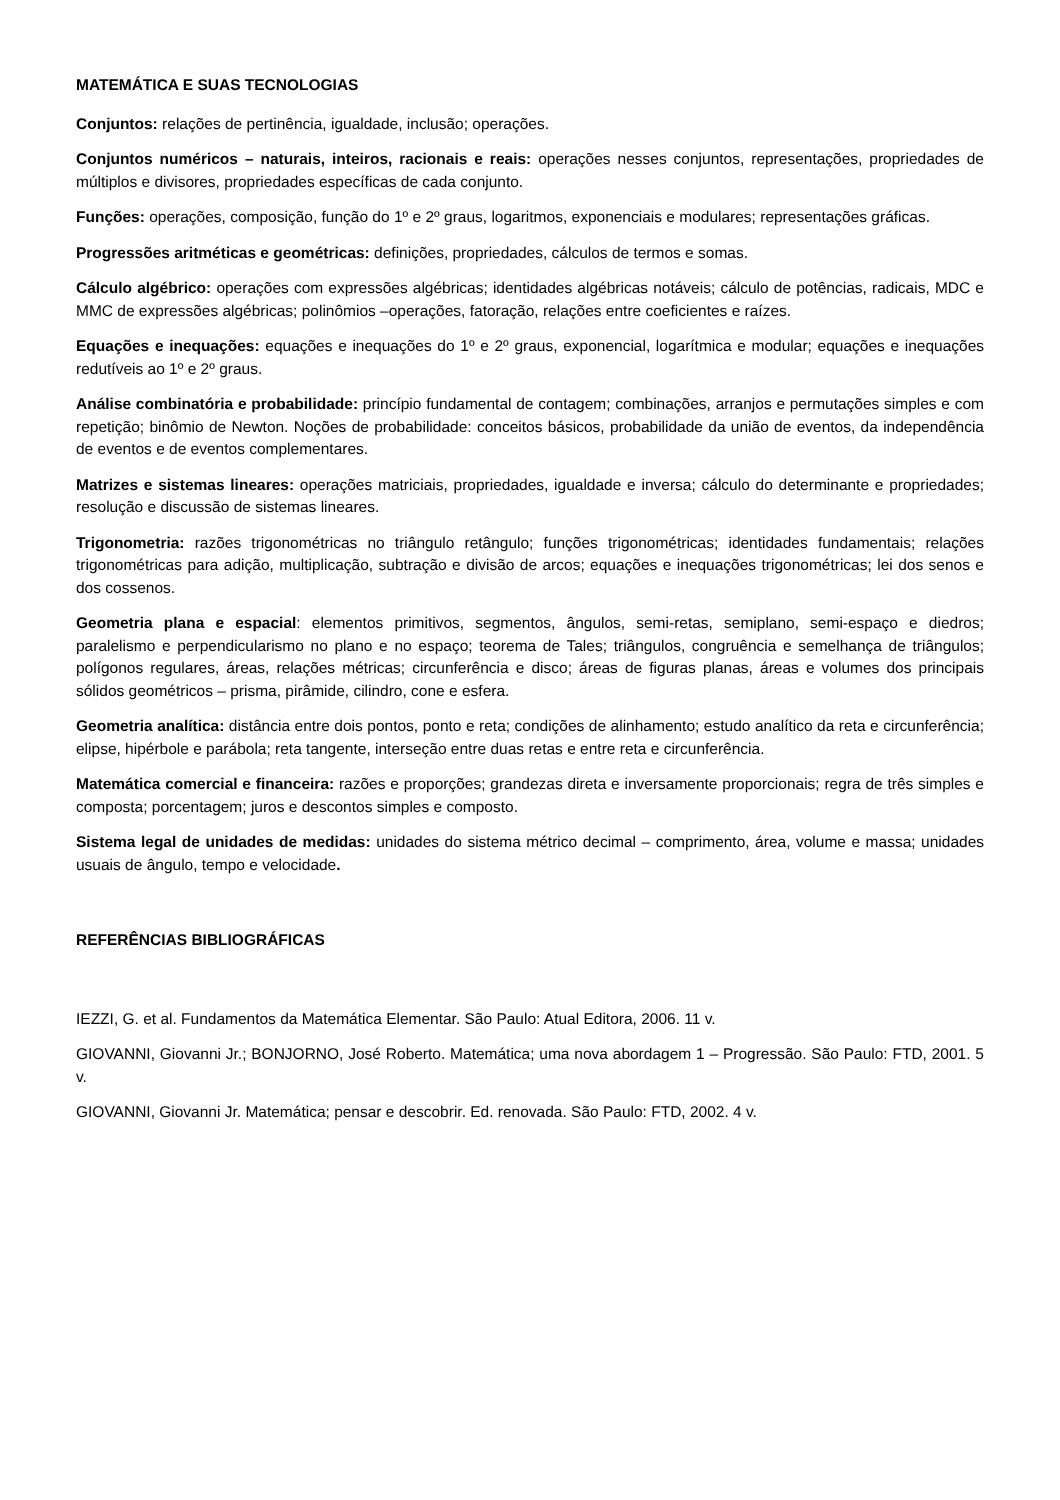MATEMÁTICA E SUAS TECNOLOGIAS
Conjuntos: relações de pertinência, igualdade, inclusão; operações.
Conjuntos numéricos – naturais, inteiros, racionais e reais: operações nesses conjuntos, representações, propriedades de múltiplos e divisores, propriedades específicas de cada conjunto.
Funções: operações, composição, função do 1º e 2º graus, logaritmos, exponenciais e modulares; representações gráficas.
Progressões aritméticas e geométricas: definições, propriedades, cálculos de termos e somas.
Cálculo algébrico: operações com expressões algébricas; identidades algébricas notáveis; cálculo de potências, radicais, MDC e MMC de expressões algébricas; polinômios –operações, fatoração, relações entre coeficientes e raízes.
Equações e inequações: equações e inequações do 1º e 2º graus, exponencial, logarítmica e modular; equações e inequações redutíveis ao 1º e 2º graus.
Análise combinatória e probabilidade: princípio fundamental de contagem; combinações, arranjos e permutações simples e com repetição; binômio de Newton. Noções de probabilidade: conceitos básicos, probabilidade da união de eventos, da independência de eventos e de eventos complementares.
Matrizes e sistemas lineares: operações matriciais, propriedades, igualdade e inversa; cálculo do determinante e propriedades; resolução e discussão de sistemas lineares.
Trigonometria: razões trigonométricas no triângulo retângulo; funções trigonométricas; identidades fundamentais; relações trigonométricas para adição, multiplicação, subtração e divisão de arcos; equações e inequações trigonométricas; lei dos senos e dos cossenos.
Geometria plana e espacial: elementos primitivos, segmentos, ângulos, semi-retas, semiplano, semi-espaço e diedros; paralelismo e perpendicularismo no plano e no espaço; teorema de Tales; triângulos, congruência e semelhança de triângulos; polígonos regulares, áreas, relações métricas; circunferência e disco; áreas de figuras planas, áreas e volumes dos principais sólidos geométricos – prisma, pirâmide, cilindro, cone e esfera.
Geometria analítica: distância entre dois pontos, ponto e reta; condições de alinhamento; estudo analítico da reta e circunferência; elipse, hipérbole e parábola; reta tangente, interseção entre duas retas e entre reta e circunferência.
Matemática comercial e financeira: razões e proporções; grandezas direta e inversamente proporcionais; regra de três simples e composta; porcentagem; juros e descontos simples e composto.
Sistema legal de unidades de medidas: unidades do sistema métrico decimal – comprimento, área, volume e massa; unidades usuais de ângulo, tempo e velocidade.
REFERÊNCIAS BIBLIOGRÁFICAS
IEZZI, G. et al. Fundamentos da Matemática Elementar. São Paulo: Atual Editora, 2006. 11 v.
GIOVANNI, Giovanni Jr.; BONJORNO, José Roberto. Matemática; uma nova abordagem 1 – Progressão. São Paulo: FTD, 2001. 5 v.
GIOVANNI, Giovanni Jr. Matemática; pensar e descobrir. Ed. renovada. São Paulo: FTD, 2002. 4 v.